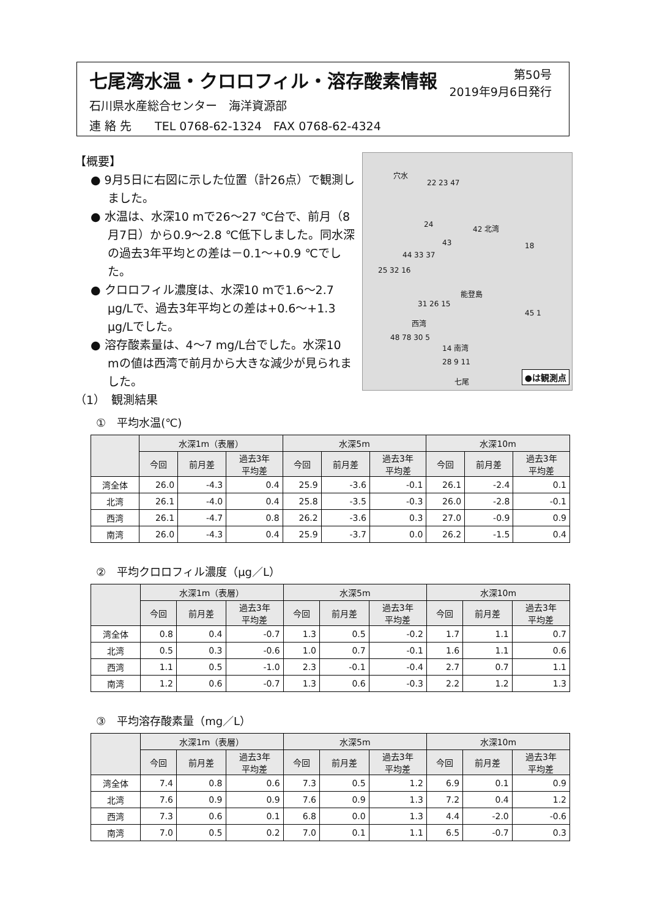七尾湾水温・クロロフィル・溶存酸素情報
第50号
2019年9月6日発行
石川県水産総合センター　海洋資源部
連 絡 先　　TEL 0768-62-1324　FAX 0768-62-4324
【概要】
● 9月5日に右図に示した位置（計26点）で観測しました。
● 水温は、水深10 mで26～27 ℃台で、前月（8月7日）から0.9～2.8 ℃低下しました。同水深の過去3年平均との差は－0.1～+0.9 ℃でした。
● クロロフィル濃度は、水深10 mで1.6～2.7 μg/Lで、過去3年平均との差は+0.6～+1.3 μg/Lでした。
● 溶存酸素量は、4～7 mg/L台でした。水深10 mの値は西湾で前月から大きな減少が見られました。
（1）　観測結果
穴水
22 23 47
24 42 北湾
43 18
44 33 37
25 32 16
能登島
31 26 15
45 1
西湾
48 78 30 5
14 南湾
28 9 11
七尾 ●は観測点
①　平均水温(℃)
| | 水深1m（表層） | | | 水深5m | | | 水深10m | | |
| --- | --- | --- | --- | --- | --- | --- | --- | --- | --- |
| | 今回 | 前月差 | 過去3年 平均差 | 今回 | 前月差 | 過去3年 平均差 | 今回 | 前月差 | 過去3年 平均差 |
| 湾全体 | 26.0 | -4.3 | 0.4 | 25.9 | -3.6 | -0.1 | 26.1 | -2.4 | 0.1 |
| 北湾 | 26.1 | -4.0 | 0.4 | 25.8 | -3.5 | -0.3 | 26.0 | -2.8 | -0.1 |
| 西湾 | 26.1 | -4.7 | 0.8 | 26.2 | -3.6 | 0.3 | 27.0 | -0.9 | 0.9 |
| 南湾 | 26.0 | -4.3 | 0.4 | 25.9 | -3.7 | 0.0 | 26.2 | -1.5 | 0.4 |
②　平均クロロフィル濃度（μg／L）
| | 水深1m（表層） | | | 水深5m | | | 水深10m | | |
| --- | --- | --- | --- | --- | --- | --- | --- | --- | --- |
| | 今回 | 前月差 | 過去3年 平均差 | 今回 | 前月差 | 過去3年 平均差 | 今回 | 前月差 | 過去3年 平均差 |
| 湾全体 | 0.8 | 0.4 | -0.7 | 1.3 | 0.5 | -0.2 | 1.7 | 1.1 | 0.7 |
| 北湾 | 0.5 | 0.3 | -0.6 | 1.0 | 0.7 | -0.1 | 1.6 | 1.1 | 0.6 |
| 西湾 | 1.1 | 0.5 | -1.0 | 2.3 | -0.1 | -0.4 | 2.7 | 0.7 | 1.1 |
| 南湾 | 1.2 | 0.6 | -0.7 | 1.3 | 0.6 | -0.3 | 2.2 | 1.2 | 1.3 |
③　平均溶存酸素量（mg／L）
| | 水深1m（表層） | | | 水深5m | | | 水深10m | | |
| --- | --- | --- | --- | --- | --- | --- | --- | --- | --- |
| | 今回 | 前月差 | 過去3年 平均差 | 今回 | 前月差 | 過去3年 平均差 | 今回 | 前月差 | 過去3年 平均差 |
| 湾全体 | 7.4 | 0.8 | 0.6 | 7.3 | 0.5 | 1.2 | 6.9 | 0.1 | 0.9 |
| 北湾 | 7.6 | 0.9 | 0.9 | 7.6 | 0.9 | 1.3 | 7.2 | 0.4 | 1.2 |
| 西湾 | 7.3 | 0.6 | 0.1 | 6.8 | 0.0 | 1.3 | 4.4 | -2.0 | -0.6 |
| 南湾 | 7.0 | 0.5 | 0.2 | 7.0 | 0.1 | 1.1 | 6.5 | -0.7 | 0.3 |